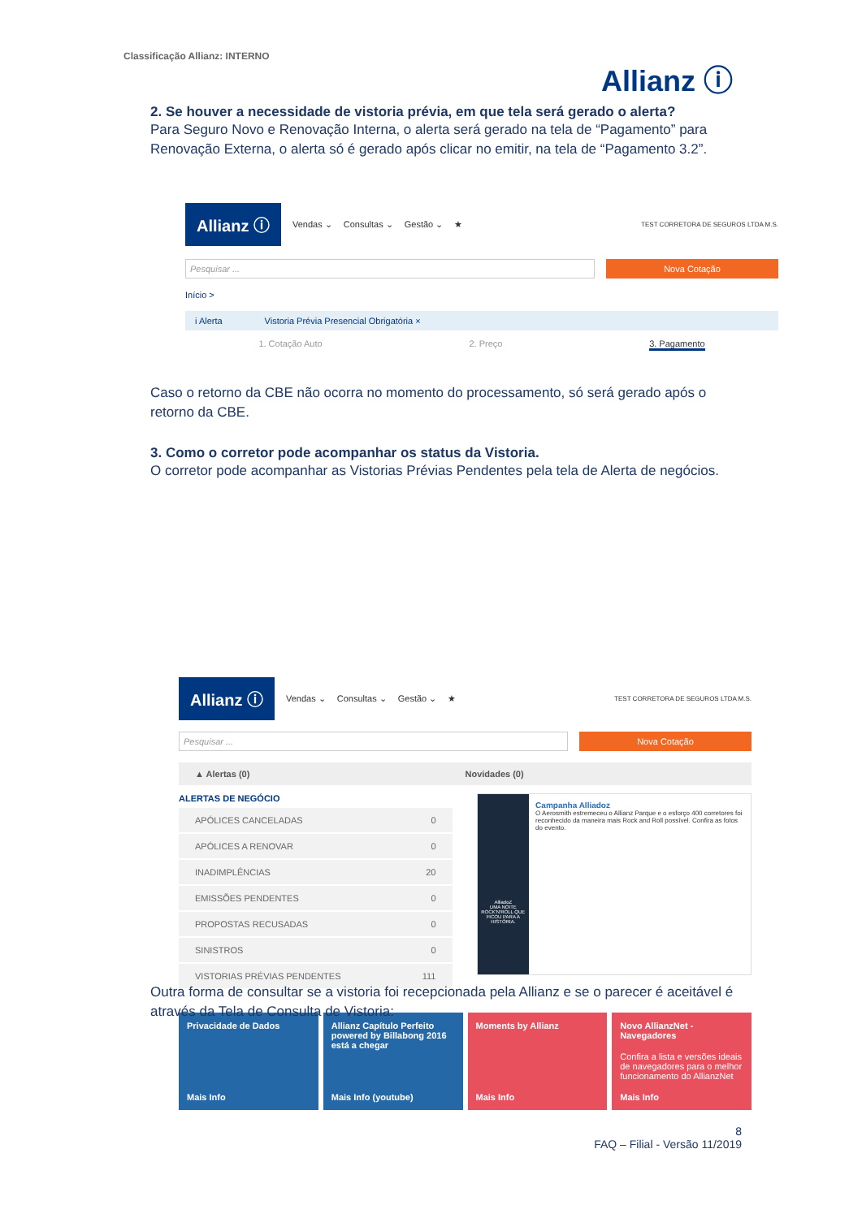Classificação Allianz: INTERNO
Allianz ⓘ
2. Se houver a necessidade de vistoria prévia, em que tela será gerado o alerta?
Para Seguro Novo e Renovação Interna, o alerta será gerado na tela de “Pagamento” para Renovação Externa, o alerta só é gerado após clicar no emitir, na tela de “Pagamento 3.2”.
Allianz ⓘ Vendas ⌄ Consultas ⌄ Gestão ⌄ ★ TEST CORRETORA DE SEGUROS LTDA M.S.
Pesquisar ... Nova Cotação
Início >
i Alerta Vistoria Prévia Presencial Obrigatória ×
1. Cotação Auto 2. Preço 3. Pagamento
Caso o retorno da CBE não ocorra no momento do processamento, só será gerado após o retorno da CBE.
3. Como o corretor pode acompanhar os status da Vistoria.
O corretor pode acompanhar as Vistorias Prévias Pendentes pela tela de Alerta de negócios.
Allianz ⓘ Vendas ⌄ Consultas ⌄ Gestão ⌄ ★ TEST CORRETORA DE SEGUROS LTDA M.S.
Pesquisar ... Nova Cotação
▲ Alertas (0) Novidades (0)
ALERTAS DE NEGÓCIO
APÓLICES CANCELADAS 0
APÓLICES A RENOVAR 0
INADIMPLÊNCIAS 20
EMISSÕES PENDENTES 0
PROPOSTAS RECUSADAS 0
SINISTROS 0
VISTORIAS PRÉVIAS PENDENTES 111
AlliadoZ
UMA NOITE ROCK'N'ROLL QUE FICOU PARA A HISTÓRIA.
Campanha Alliadoz
O Aerosmith estremeceu o Allianz Parque e o esforço 400 corretores foi reconhecido da maneira mais Rock and Roll possível. Confira as fotos do evento.
Privacidade de Dados
Mais Info
Allianz Capítulo Perfeito powered by Billabong 2016 está a chegar
Mais Info (youtube)
Moments by Allianz
Mais Info
Novo AllianzNet - Navegadores
Confira a lista e versões ideais de navegadores para o melhor funcionamento do AllianzNet
Mais Info
Outra forma de consultar se a vistoria foi recepcionada pela Allianz e se o parecer é aceitável é através da Tela de Consulta de Vistoria:
8
FAQ – Filial - Versão 11/2019